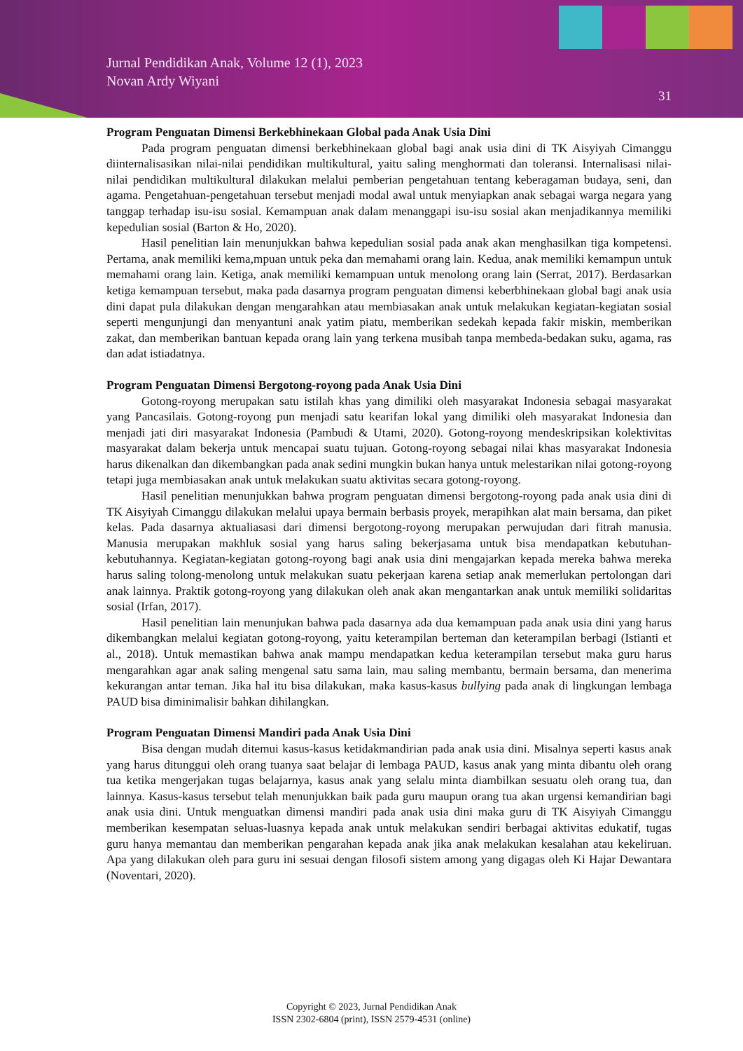Jurnal Pendidikan Anak, Volume 12 (1), 2023
Novan Ardy Wiyani
31
Program Penguatan Dimensi Berkebhinekaan Global pada Anak Usia Dini
Pada program penguatan dimensi berkebhinekaan global bagi anak usia dini di TK Aisyiyah Cimanggu diinternalisasikan nilai-nilai pendidikan multikultural, yaitu saling menghormati dan toleransi. Internalisasi nilai-nilai pendidikan multikultural dilakukan melalui pemberian pengetahuan tentang keberagaman budaya, seni, dan agama. Pengetahuan-pengetahuan tersebut menjadi modal awal untuk menyiapkan anak sebagai warga negara yang tanggap terhadap isu-isu sosial. Kemampuan anak dalam menanggapi isu-isu sosial akan menjadikannya memiliki kepedulian sosial (Barton & Ho, 2020).
Hasil penelitian lain menunjukkan bahwa kepedulian sosial pada anak akan menghasilkan tiga kompetensi. Pertama, anak memiliki kema,mpuan untuk peka dan memahami orang lain. Kedua, anak memiliki kemampun untuk memahami orang lain. Ketiga, anak memiliki kemampuan untuk menolong orang lain (Serrat, 2017). Berdasarkan ketiga kemampuan tersebut, maka pada dasarnya program penguatan dimensi keberbhinekaan global bagi anak usia dini dapat pula dilakukan dengan mengarahkan atau membiasakan anak untuk melakukan kegiatan-kegiatan sosial seperti mengunjungi dan menyantuni anak yatim piatu, memberikan sedekah kepada fakir miskin, memberikan zakat, dan memberikan bantuan kepada orang lain yang terkena musibah tanpa membeda-bedakan suku, agama, ras dan adat istiadatnya.
Program Penguatan Dimensi Bergotong-royong pada Anak Usia Dini
Gotong-royong merupakan satu istilah khas yang dimiliki oleh masyarakat Indonesia sebagai masyarakat yang Pancasilais. Gotong-royong pun menjadi satu kearifan lokal yang dimiliki oleh masyarakat Indonesia dan menjadi jati diri masyarakat Indonesia (Pambudi & Utami, 2020). Gotong-royong mendeskripsikan kolektivitas masyarakat dalam bekerja untuk mencapai suatu tujuan. Gotong-royong sebagai nilai khas masyarakat Indonesia harus dikenalkan dan dikembangkan pada anak sedini mungkin bukan hanya untuk melestarikan nilai gotong-royong tetapi juga membiasakan anak untuk melakukan suatu aktivitas secara gotong-royong.
Hasil penelitian menunjukkan bahwa program penguatan dimensi bergotong-royong pada anak usia dini di TK Aisyiyah Cimanggu dilakukan melalui upaya bermain berbasis proyek, merapihkan alat main bersama, dan piket kelas. Pada dasarnya aktualiasasi dari dimensi bergotong-royong merupakan perwujudan dari fitrah manusia. Manusia merupakan makhluk sosial yang harus saling bekerjasama untuk bisa mendapatkan kebutuhan-kebutuhannya. Kegiatan-kegiatan gotong-royong bagi anak usia dini mengajarkan kepada mereka bahwa mereka harus saling tolong-menolong untuk melakukan suatu pekerjaan karena setiap anak memerlukan pertolongan dari anak lainnya. Praktik gotong-royong yang dilakukan oleh anak akan mengantarkan anak untuk memiliki solidaritas sosial (Irfan, 2017).
Hasil penelitian lain menunjukan bahwa pada dasarnya ada dua kemampuan pada anak usia dini yang harus dikembangkan melalui kegiatan gotong-royong, yaitu keterampilan berteman dan keterampilan berbagi (Istianti et al., 2018). Untuk memastikan bahwa anak mampu mendapatkan kedua keterampilan tersebut maka guru harus mengarahkan agar anak saling mengenal satu sama lain, mau saling membantu, bermain bersama, dan menerima kekurangan antar teman. Jika hal itu bisa dilakukan, maka kasus-kasus bullying pada anak di lingkungan lembaga PAUD bisa diminimalisir bahkan dihilangkan.
Program Penguatan Dimensi Mandiri pada Anak Usia Dini
Bisa dengan mudah ditemui kasus-kasus ketidakmandirian pada anak usia dini. Misalnya seperti kasus anak yang harus ditunggui oleh orang tuanya saat belajar di lembaga PAUD, kasus anak yang minta dibantu oleh orang tua ketika mengerjakan tugas belajarnya, kasus anak yang selalu minta diambilkan sesuatu oleh orang tua, dan lainnya. Kasus-kasus tersebut telah menunjukkan baik pada guru maupun orang tua akan urgensi kemandirian bagi anak usia dini. Untuk menguatkan dimensi mandiri pada anak usia dini maka guru di TK Aisyiyah Cimanggu memberikan kesempatan seluas-luasnya kepada anak untuk melakukan sendiri berbagai aktivitas edukatif, tugas guru hanya memantau dan memberikan pengarahan kepada anak jika anak melakukan kesalahan atau kekeliruan. Apa yang dilakukan oleh para guru ini sesuai dengan filosofi sistem among yang digagas oleh Ki Hajar Dewantara (Noventari, 2020).
Copyright © 2023, Jurnal Pendidikan Anak
ISSN 2302-6804 (print), ISSN 2579-4531 (online)